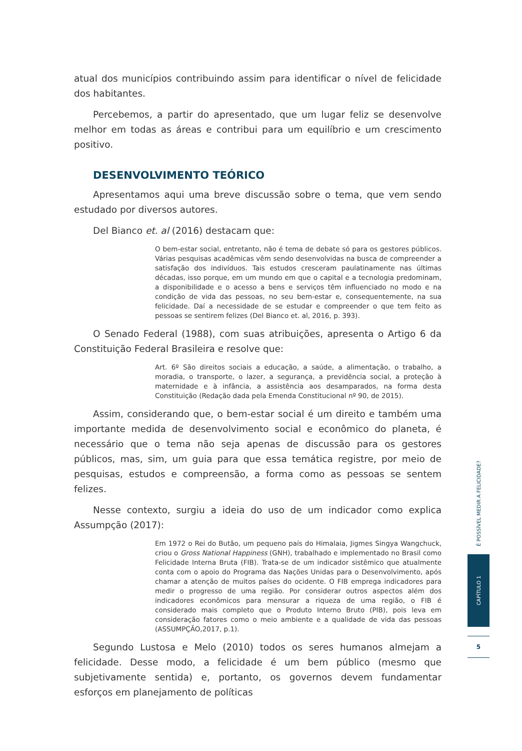atual dos municípios contribuindo assim para identificar o nível de felicidade dos habitantes.
Percebemos, a partir do apresentado, que um lugar feliz se desenvolve melhor em todas as áreas e contribui para um equilíbrio e um crescimento positivo.
DESENVOLVIMENTO TEÓRICO
Apresentamos aqui uma breve discussão sobre o tema, que vem sendo estudado por diversos autores.
Del Bianco et. al (2016) destacam que:
O bem-estar social, entretanto, não é tema de debate só para os gestores públicos. Várias pesquisas acadêmicas vêm sendo desenvolvidas na busca de compreender a satisfação dos indivíduos. Tais estudos cresceram paulatinamente nas últimas décadas, isso porque, em um mundo em que o capital e a tecnologia predominam, a disponibilidade e o acesso a bens e serviços têm influenciado no modo e na condição de vida das pessoas, no seu bem-estar e, consequentemente, na sua felicidade. Daí a necessidade de se estudar e compreender o que tem feito as pessoas se sentirem felizes (Del Bianco et. al, 2016, p. 393).
O Senado Federal (1988), com suas atribuições, apresenta o Artigo 6 da Constituição Federal Brasileira e resolve que:
Art. 6º São direitos sociais a educação, a saúde, a alimentação, o trabalho, a moradia, o transporte, o lazer, a segurança, a previdência social, a proteção à maternidade e à infância, a assistência aos desamparados, na forma desta Constituição (Redação dada pela Emenda Constitucional nº 90, de 2015).
Assim, considerando que, o bem-estar social é um direito e também uma importante medida de desenvolvimento social e econômico do planeta, é necessário que o tema não seja apenas de discussão para os gestores públicos, mas, sim, um guia para que essa temática registre, por meio de pesquisas, estudos e compreensão, a forma como as pessoas se sentem felizes.
Nesse contexto, surgiu a ideia do uso de um indicador como explica Assumpção (2017):
Em 1972 o Rei do Butão, um pequeno país do Himalaia, Jigmes Singya Wangchuck, criou o Gross National Happiness (GNH), trabalhado e implementado no Brasil como Felicidade Interna Bruta (FIB). Trata-se de um indicador sistêmico que atualmente conta com o apoio do Programa das Nações Unidas para o Desenvolvimento, após chamar a atenção de muitos países do ocidente. O FIB emprega indicadores para medir o progresso de uma região. Por considerar outros aspectos além dos indicadores econômicos para mensurar a riqueza de uma região, o FIB é considerado mais completo que o Produto Interno Bruto (PIB), pois leva em consideração fatores como o meio ambiente e a qualidade de vida das pessoas (ASSUMPÇÃO,2017, p.1).
Segundo Lustosa e Melo (2010) todos os seres humanos almejam a felicidade. Desse modo, a felicidade é um bem público (mesmo que subjetivamente sentida) e, portanto, os governos devem fundamentar esforços em planejamento de políticas
É POSSÍVEL MEDIR A FELICIDADE?
CAPÍTULO 1
5